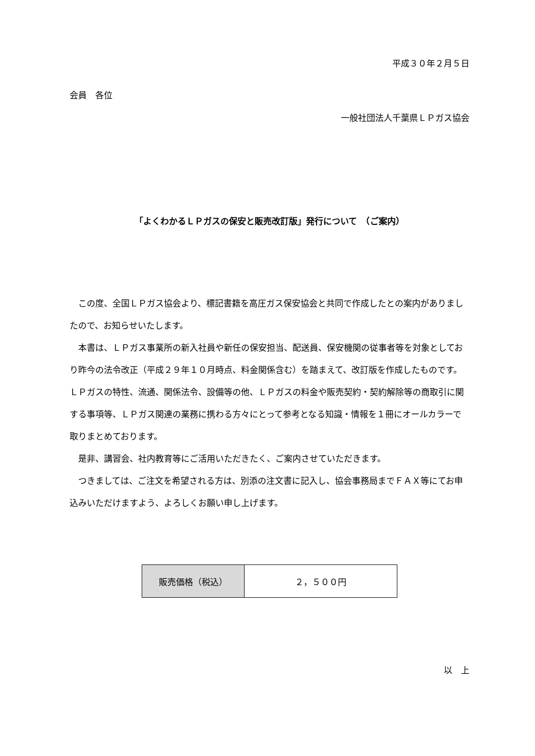平成３０年２月５日
会員　各位
一般社団法人千葉県ＬＰガス協会
「よくわかるＬＰガスの保安と販売改訂版」発行について　（ご案内）
この度、全国ＬＰガス協会より、標記書籍を高圧ガス保安協会と共同で作成したとの案内がありましたので、お知らせいたします。
本書は、ＬＰガス事業所の新入社員や新任の保安担当、配送員、保安機関の従事者等を対象としており昨今の法令改正（平成２９年１０月時点、料金関係含む）を踏まえて、改訂版を作成したものです。ＬＰガスの特性、流通、関係法令、設備等の他、ＬＰガスの料金や販売契約・契約解除等の商取引に関する事項等、ＬＰガス関連の業務に携わる方々にとって参考となる知識・情報を１冊にオールカラーで取りまとめております。
是非、講習会、社内教育等にご活用いただきたく、ご案内させていただきます。
つきましては、ご注文を希望される方は、別添の注文書に記入し、協会事務局までＦＡＸ等にてお申込みいただけますよう、よろしくお願い申し上げます。
| 販売価格（税込） | ２，５００円 |
以　上